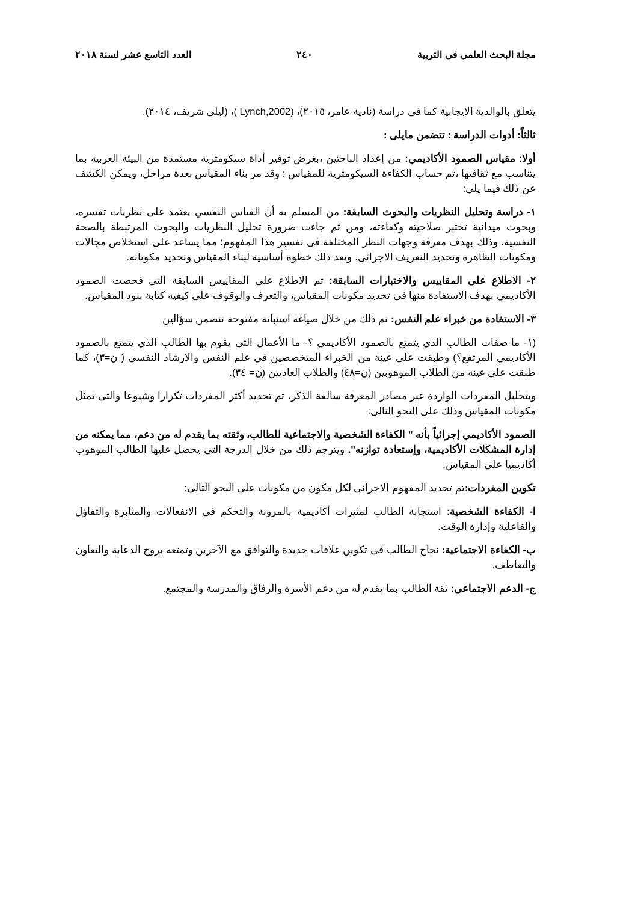مجلة البحث العلمى فى التربية ٢٤٠ العدد التاسع عشر لسنة ٢٠١٨
يتعلق بالوالدية الايجابية كما فى دراسة (نادية عامر، ٢٠١٥)، (Lynch,2002 )، (ليلى شريف، ٢٠١٤).
ثالثاً: أدوات الدراسة : تتضمن مايلى :
أولا: مقياس الصمود الأكاديمي: من إعداد الباحثين ،بغرض توفير أداة سيكومترية مستمدة من البيئة العربية بما يتناسب مع ثقافتها ،ثم حساب الكفاءة السيكومترية للمقياس : وقد مر بناء المقياس بعدة مراحل، ويمكن الكشف عن ذلك فيما يلي:
١- دراسة وتحليل النظريات والبحوث السابقة: من المسلم به أن القياس النفسي يعتمد على نظريات تفسره، وبحوث ميدانية تختبر صلاحيته وكفاءته، ومن ثم جاءت ضرورة تحليل النظريات والبحوث المرتبطة بالصحة النفسية، وذلك بهدف معرفة وجهات النظر المختلفة فى تفسير هذا المفهوم؛ مما يساعد على استخلاص مجالات ومكونات الظاهرة وتحديد التعريف الاجرائى، ويعد ذلك خطوة أساسية لبناء المقياس وتحديد مكوناته.
٢- الاطلاع على المقاييس والاختبارات السابقة: تم الاطلاع على المقاييس السابقة التى فحصت الصمود الأكاديمي بهدف الاستفادة منها فى تحديد مكونات المقياس، والتعرف والوقوف على كيفية كتابة بنود المقياس.
٣- الاستفادة من خبراء علم النفس: تم ذلك من خلال صياغة استبانة مفتوحة تتضمن سؤالين
(١- ما صفات الطالب الذي يتمتع بالصمود الأكاديمي ؟- ما الأعمال التي يقوم بها الطالب الذي يتمتع بالصمود الأكاديمي المرتفع؟) وطبقت على عينة من الخبراء المتخصصين في علم النفس والارشاد النفسى ( ن=٣)، كما طبقت على عينة من الطلاب الموهوبين (ن=٤٨) والطلاب العاديين (ن= ٣٤).
وبتحليل المفردات الواردة عبر مصادر المعرفة سالفة الذكر، تم تحديد أكثر المفردات تكرارا وشيوعا والتى تمثل مكونات المقياس وذلك على النحو التالى:
الصمود الأكاديمي إجرائياً بأنه " الكفاءة الشخصية والاجتماعية للطالب، وثقته بما يقدم له من دعم، مما يمكنه من إدارة المشكلات الأكاديمية، وإستعادة توازنه". ويترجم ذلك من خلال الدرجة التى يحصل عليها الطالب الموهوب أكاديميا على المقياس.
تكوين المفردات: تم تحديد المفهوم الاجرائى لكل مكون من مكونات على النحو التالى:
ا- الكفاءة الشخصية: استجابة الطالب لمثيرات أكاديمية بالمرونة والتحكم فى الانفعالات والمثابرة والتفاؤل والفاعلية وإدارة الوقت.
ب- الكفاءة الاجتماعية: نجاح الطالب فى تكوين علاقات جديدة والتوافق مع الآخرين وتمتعه بروح الدعابة والتعاون والتعاطف.
ج- الدعم الاجتماعى: ثقة الطالب بما يقدم له من دعم الأسرة والرفاق والمدرسة والمجتمع.